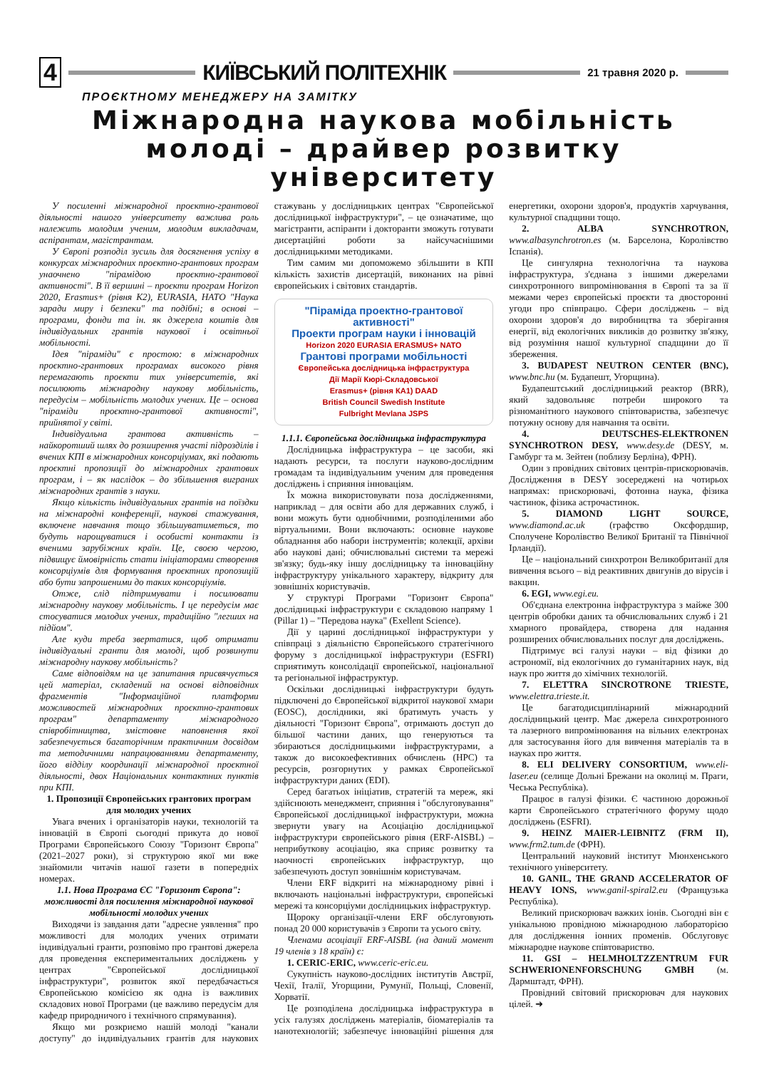4 КИЇВСЬКИЙ ПОЛІТЕХНІК
21 травня 2020 р.
ПРОЄКТНОМУ МЕНЕДЖЕРУ НА ЗАМІТКУ
Міжнародна наукова мобільність молоді – драйвер розвитку університету
У посиленні міжнародної проєктно-грантової діяльності нашого університету важлива роль належить молодим ученим, молодим викладачам, аспірантам, магістрантам.
У Європі розподіл зусиль для досягнення успіху в конкурсах міжнародних проєктно-грантових програм унаочнено "пірамідою проєктно-грантової активності". В її вершині – проєкти програм Horizon 2020, Erasmus+ (рівня К2), EURASIA, НАТО "Наука заради миру і безпеки" та подібні; в основі – програми, фонди та ін. як джерела коштів для індивідуальних грантів наукової і освітньої мобільності.
Ідея "піраміди" є простою: в міжнародних проєктно-грантових програмах високого рівня перемагають проєкти тих університетів, які посилюють міжнародну наукову мобільність, передусім – мобільність молодих учених. Це – основа "піраміди проєктно-грантової активності", прийнятої у світі.
Індивідуальна грантова активність – найкоротший шлях до розширення участі підрозділів і вчених КПІ в міжнародних консорціумах, які подають проєктні пропозиції до міжнародних грантових програм, і – як наслідок – до збільшення виграних міжнародних грантів з науки.
Якщо кількість індивідуальних грантів на поїздки на міжнародні конференції, наукові стажування, включене навчання тощо збільшуватиметься, то будуть нарощуватися і особисті контакти із вченими зарубіжних країн. Це, своєю чергою, підвищує ймовірність стати ініціаторами створення консорціумів для формування проєктних пропозицій або бути запрошеними до таких консорціумів.
Отже, слід підтримувати і посилювати міжнародну наукову мобільність. І це передусім має стосуватися молодих учених, традиційно "легших на підйом".
Але куди треба звертатися, щоб отримати індивідуальні гранти для молоді, щоб розвинути міжнародну наукову мобільність?
Саме відповідям на це запитання присвячується цей матеріал, складений на основі відповідних фрагментів "Інформаційної платформи можливостей міжнародних проєктно-грантових програм" департаменту міжнародного співробітництва, змістовне наповнення якої забезпечується багаторічним практичним досвідом та методичними напрацюваннями департаменту, його відділу координації міжнародної проєктної діяльності, двох Національних контактних пунктів при КПІ.
1. Пропозиції Європейських грантових програм для молодих учених
Увага вчених і організаторів науки, технологій та інновацій в Європі сьогодні прикута до нової Програми Європейського Союзу "Горизонт Європа" (2021–2027 роки), зі структурою якої ми вже знайомили читачів нашої газети в попередніх номерах.
1.1. Нова Програма ЄС "Горизонт Європа": можливості для посилення міжнародної наукової мобільності молодих учених
Виходячи із завдання дати "адресне уявлення" про можливості для молодих учених отримати індивідуальні гранти, розповімо про грантові джерела для проведення експериментальних досліджень у центрах "Європейської дослідницької інфраструктури", розвиток якої передбачається Європейською комісією як одна із важливих складових нової Програми (це важливо передусім для кафедр природничого і технічного спрямування).
Якщо ми розкриємо нашій молоді "канали доступу" до індивідуальних грантів для наукових стажувань у дослідницьких центрах "Європейської дослідницької інфраструктури", – це означатиме, що магістранти, аспіранти і докторанти зможуть готувати дисертаційні роботи за найсучаснішими дослідницькими методиками.
Тим самим ми допоможемо збільшити в КПІ кількість захистів дисертацій, виконаних на рівні європейських і світових стандартів.
"Піраміда проектно-грантової активності"
Проекти програм науки і інновацій
Horizon 2020 EURASIA ERASMUS+ NATO
Грантові програми мобільності
Європейська дослідницька інфраструктура
Дії Марії Кюрі-Складовської
Erasmus+ (рівня КА1) DAAD
British Council Swedish Institute
Fulbright Mevlana JSPS
1.1.1. Європейська дослідницька інфраструктура
Дослідницька інфраструктура – це засоби, які надають ресурси, та послуги науково-дослідним громадам та індивідуальним ученим для проведення досліджень і сприяння інноваціям.
Їх можна використовувати поза дослідженнями, наприклад – для освіти або для державних служб, і вони можуть бути однобічними, розподіленими або віртуальними. Вони включають: основне наукове обладнання або набори інструментів; колекції, архіви або наукові дані; обчислювальні системи та мережі зв'язку; будь-яку іншу дослідницьку та інноваційну інфраструктуру унікального характеру, відкриту для зовнішніх користувачів.
У структурі Програми "Горизонт Європа" дослідницькі інфраструктури є складовою напряму 1 (Pillar 1) – "Передова наука" (Exellent Science).
Дії у царині дослідницької інфраструктури у співпраці з діяльністю Європейського стратегічного форуму з дослідницької інфраструктури (ESFRI) сприятимуть консолідації європейської, національної та регіональної інфраструктур.
Оскільки дослідницькі інфраструктури будуть підключені до Європейської відкритої наукової хмари (EOSC), дослідники, які братимуть участь у діяльності "Горизонт Європа", отримають доступ до більшої частини даних, що генеруються та збираються дослідницькими інфраструктурами, а також до високоефективних обчислень (HPC) та ресурсів, розгорнутих у рамках Європейської інфраструктури даних (EDI).
Серед багатьох ініціатив, стратегій та мереж, які здійснюють менеджмент, сприяння і "обслуговування" Європейської дослідницької інфраструктури, можна звернути увагу на Асоціацію дослідницької інфраструктури європейського рівня (ERF-AISBL) – неприбуткову асоціацію, яка сприяє розвитку та наочності європейських інфраструктур, що забезпечують доступ зовнішнім користувачам.
Члени ERF відкриті на міжнародному рівні і включають національні інфраструктури, європейські мережі та консорціуми дослідницьких інфраструктур.
Щороку організації-члени ERF обслуговують понад 20 000 користувачів з Європи та усього світу.
Членами асоціації ERF-AISBL (на даний момент 19 членів з 18 країн) є:
1. CERIC-ERIC, www.ceric-eric.eu.
Сукупність науково-дослідних інститутів Австрії, Чехії, Італії, Угорщини, Румунії, Польщі, Словенії, Хорватії.
Це розподілена дослідницька інфраструктура в усіх галузях досліджень матеріалів, біоматеріалів та нанотехнологій; забезпечує інноваційні рішення для енергетики, охорони здоров'я, продуктів харчування, культурної спадщини тощо.
2. ALBA SYNCHROTRON, www.albasynchrotron.es (м. Барселона, Королівство Іспанія).
Це сингулярна технологічна та наукова інфраструктура, з'єднана з іншими джерелами синхротронного випромінювання в Європі та за її межами через європейські проєкти та двосторонні угоди про співпрацю. Сфери досліджень – від охорони здоров'я до виробництва та зберігання енергії, від екологічних викликів до розвитку зв'язку, від розуміння нашої культурної спадщини до її збереження.
3. BUDAPEST NEUTRON CENTER (BNC), www.bnc.hu (м. Будапешт, Угорщина).
Будапештський дослідницький реактор (BRR), який задовольняє потреби широкого та різноманітного наукового співтовариства, забезпечує потужну основу для навчання та освіти.
4. DEUTSCHES-ELEKTRONEN SYNCHROTRON DESY, www.desy.de (DESY, м. Гамбург та м. Зейтен (поблизу Берліна), ФРН).
Один з провідних світових центрів-прискорювачів. Дослідження в DESY зосереджені на чотирьох напрямах: прискорювачі, фотонна наука, фізика частинок, фізика астрочастинок.
5. DIAMOND LIGHT SOURCE, www.diamond.ac.uk (графство Оксфордшир, Сполучене Королівство Великої Британії та Північної Ірландії).
Це – національний синхротрон Великобританії для вивчення всього – від реактивних двигунів до вірусів і вакцин.
6. EGI, www.egi.eu.
Об'єднана електронна інфраструктура з майже 300 центрів обробки даних та обчислювальних служб і 21 хмарного провайдера, створена для надання розширених обчислювальних послуг для досліджень.
Підтримує всі галузі науки – від фізики до астрономії, від екологічних до гуманітарних наук, від наук про життя до хімічних технологій.
7. ELETTRA SINCROTRONE TRIESTE, www.elettra.trieste.it.
Це багатодисциплінарний міжнародний дослідницький центр. Має джерела синхротронного та лазерного випромінювання на вільних електронах для застосування його для вивчення матеріалів та в науках про життя.
8. ELI DELIVERY CONSORTIUM, www.eli-laser.eu (селище Дольні Брежани на околиці м. Праги, Чеська Республіка).
Працює в галузі фізики. Є частиною дорожньої карти Європейського стратегічного форуму щодо досліджень (ESFRI).
9. HEINZ MAIER-LEIBNITZ (FRM II), www.frm2.tum.de (ФРН).
Центральний науковий інститут Мюнхенського технічного університету.
10. GANIL, THE GRAND ACCELERATOR OF HEAVY IONS, www.ganil-spiral2.eu (Французька Республіка).
Великий прискорювач важких іонів. Сьогодні він є унікальною провідною міжнародною лабораторією для дослідження іонних променів. Обслуговує міжнародне наукове співтовариство.
11. GSI – HELMHOLTZZENTRUM FUR SCHWERIONENFORSCHUNG GMBH (м. Дармштадт, ФРН).
Провідний світовий прискорювач для наукових цілей. ➜